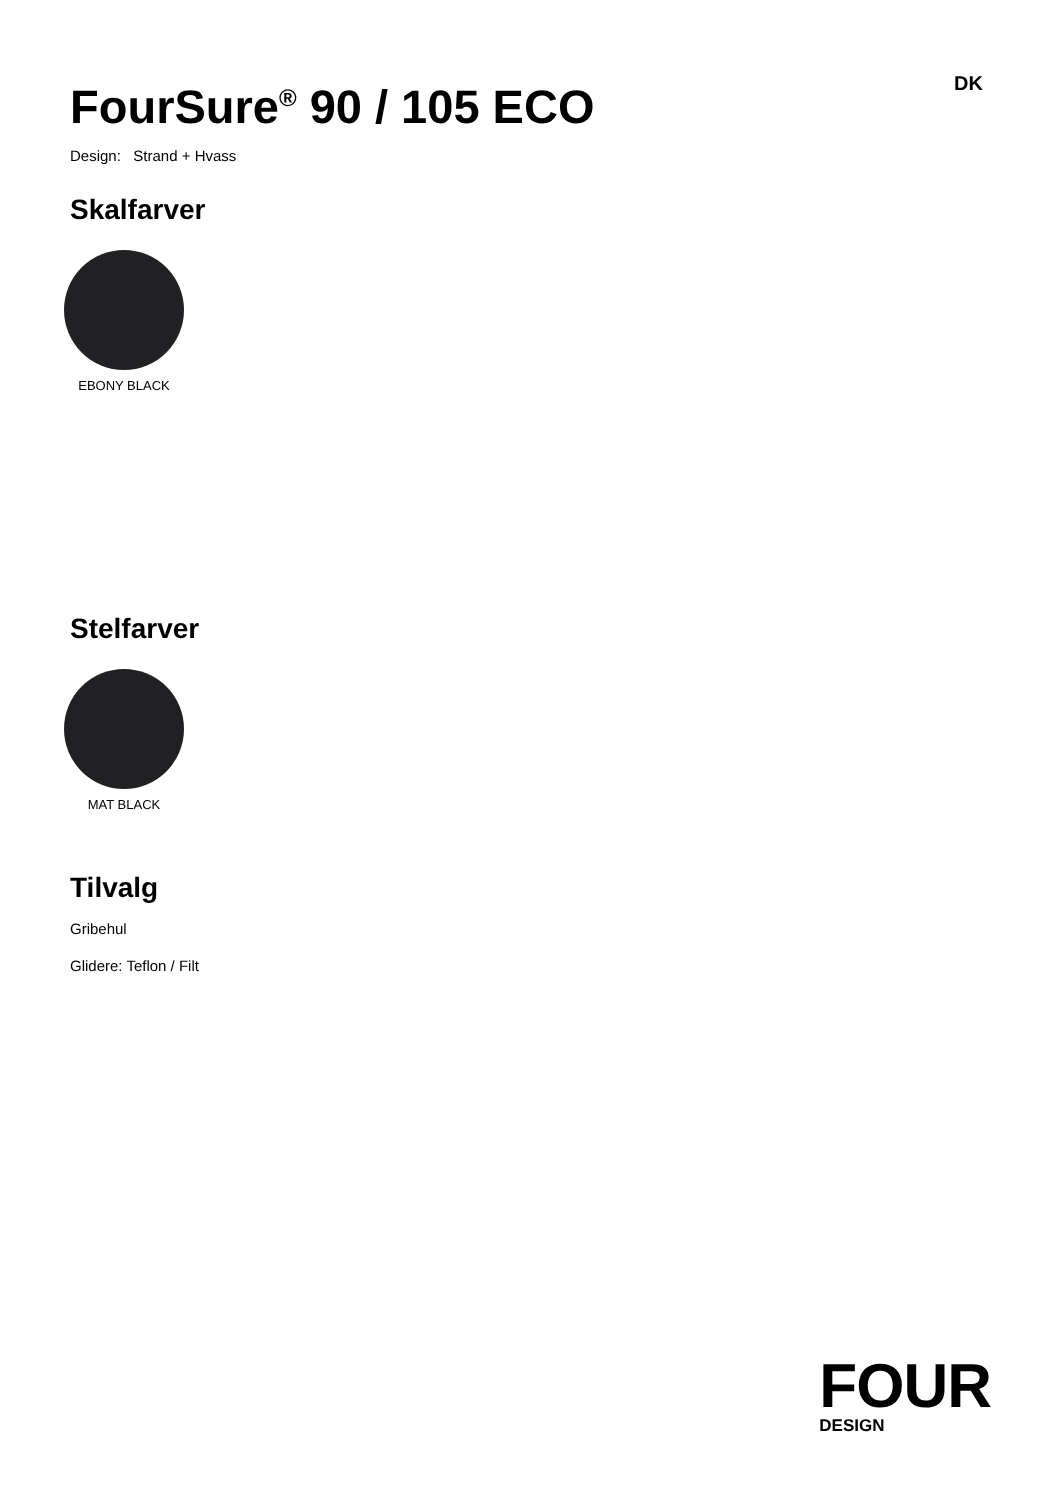FourSure<sup>®</sup> 90 / 105 ECO
DK
Design: Strand + Hvass
Skalfarver
EBONY BLACK
Stelfarver
MAT BLACK
Tilvalg
Gribehul
Glidere: Teflon / Filt
FOUR
DESIGN